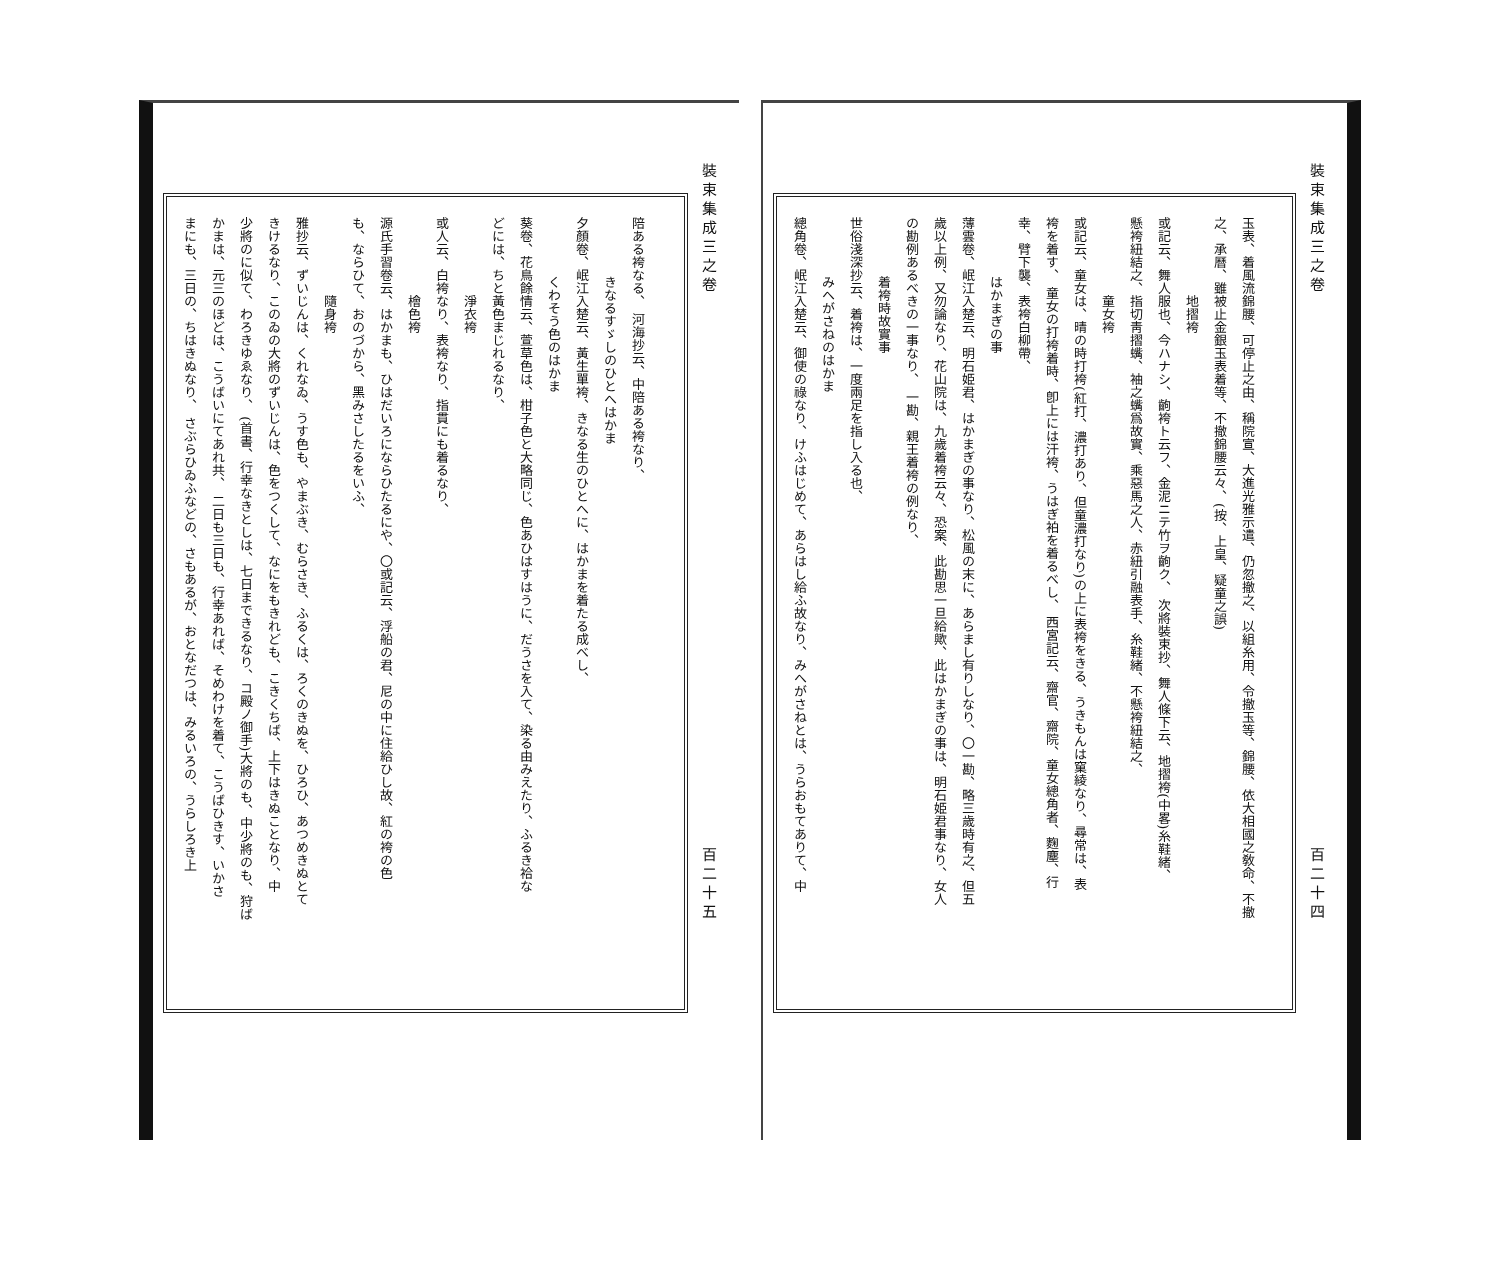裝束集成三之卷 百二十四
玉表、着風流錦腰、可停止之由、稱院宣、大進光雅示遣、仍忽撤之、以組糸用、令撤玉等、錦腰、依大相國之敎命、不撤
之、承曆、雖被止金銀玉表着等、不撤錦腰云々、(按、上皇、疑童之誤)
地摺袴
或記云、舞人服也、今ハナシ、齣袴ト云フ、金泥ニテ竹ヲ齣ク、 次將裝束抄、舞人條下云、地摺袴(中畧)糸鞋緒、
懸袴紐結之、指切靑摺蟕、袖之蟕爲故實、乘惡馬之人、赤紐引融表手、糸鞋緒、不懸袴紐結之、
童女袴
或記云、童女は、晴の時打袴(紅打、濃打あり、但童濃打なり)の上に表袴をきる、うきもんは窠綾なり、尋常は、表
袴を着す、 童女の打袴着時、卽上には汗袴、うはぎ袙を着るべし、 西宮記云、齋官、齋院、童女總角者、麴塵、行
幸、臂下襲、表袴白柳帶、
はかまぎの事
薄雲卷、岷江入楚云、明石姫君、はかまぎの事なり、松風の末に、あらまし有りしなり、〇一勘、略三歲時有之、但五
歲以上例、又勿論なり、花山院は、九歲着袴云々、恐案、此勘思一旦給歟、此はかまぎの事は、明石姫君事なり、女人
の勘例あるべきの一事なり、 一勘、親王着袴の例なり、
着袴時故實事
世俗淺深抄云、着袴は、一度兩足を指し入る也、
みへがさねのはかま
總角卷、岷江入楚云、御使の祿なり、けふはじめて、あらはし給ふ故なり、みへがさねとは、うらおもてありて、中
裝束集成三之卷 百二十五
陪ある袴なる、 河海抄云、中陪ある袴なり、
きなるすゞしのひとへはかま
夕顏卷、岷江入楚云、黃生單袴、きなる生のひとへに、はかまを着たる成べし、
くわそう色のはかま
葵卷、花鳥餘情云、萱草色は、柑子色と大略同じ、色あひはすはうに、だうさを入て、染る由みえたり、ふるき袷な
どには、ちと黃色まじれるなり、
淨衣袴
或人云、白袴なり、表袴なり、指貫にも着るなり、
檜色袴
源氏手習卷云、はかまも、ひはだいろにならひたるにや、〇或記云、浮船の君、尼の中に住給ひし故、紅の袴の色
も、ならひて、おのづから、黑みさしたるをいふ、
隨身袴
雅抄云、ずいじんは、くれなゐ、うす色も、やまぶき、むらさき、ふるくは、ろくのきぬを、ひろひ、あつめきぬとて
きけるなり、このゐの大將のずいじんは、色をつくして、なにをもきれども、こきくちば、上下はきぬことなり、中
少將のに似て、わろきゆゑなり、 (首書、行幸なきとしは、七日まできるなり、コ殿ノ御手)大將のも、中少將のも、狩ば
かまは、元三のほどは、こうばいにてあれ共、 二日も三日も、行幸あれば、そめわけを着て、こうばひきす、いかさ
まにも、三日の、ちはきぬなり、 さぶらひゐふなどの、さもあるが、おとなだつは、みるいろの、うらしろき上